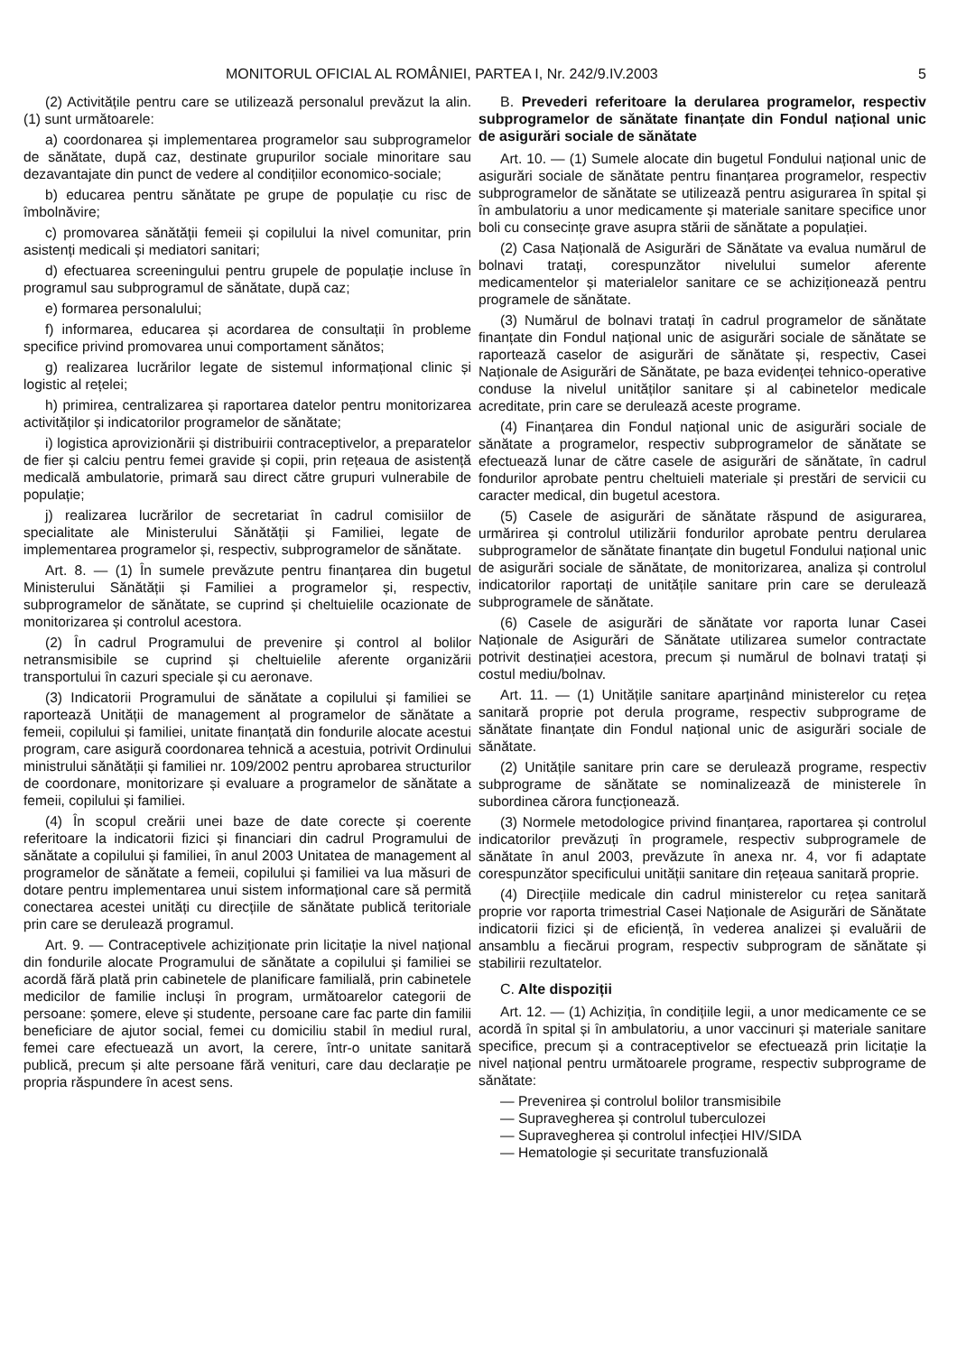MONITORUL OFICIAL AL ROMÂNIEI, PARTEA I, Nr. 242/9.IV.2003 5
(2) Activitățile pentru care se utilizează personalul prevăzut la alin. (1) sunt următoarele:
a) coordonarea și implementarea programelor sau subprogramelor de sănătate, după caz, destinate grupurilor sociale minoritare sau dezavantajate din punct de vedere al condițiilor economico-sociale;
b) educarea pentru sănătate pe grupe de populație cu risc de îmbolnăvire;
c) promovarea sănătății femeii și copilului la nivel comunitar, prin asistenți medicali și mediatori sanitari;
d) efectuarea screeningului pentru grupele de populație incluse în programul sau subprogramul de sănătate, după caz;
e) formarea personalului;
f) informarea, educarea și acordarea de consultații în probleme specifice privind promovarea unui comportament sănătos;
g) realizarea lucrărilor legate de sistemul informațional clinic și logistic al rețelei;
h) primirea, centralizarea și raportarea datelor pentru monitorizarea activităților și indicatorilor programelor de sănătate;
i) logistica aprovizionării și distribuirii contraceptivelor, a preparatelor de fier și calciu pentru femei gravide și copii, prin rețeaua de asistență medicală ambulatorie, primară sau direct către grupuri vulnerabile de populație;
j) realizarea lucrărilor de secretariat în cadrul comisiilor de specialitate ale Ministerului Sănătății și Familiei, legate de implementarea programelor și, respectiv, subprogramelor de sănătate.
Art. 8. — (1) În sumele prevăzute pentru finanțarea din bugetul Ministerului Sănătății și Familiei a programelor și, respectiv, subprogramelor de sănătate, se cuprind și cheltuielile ocazionate de monitorizarea și controlul acestora.
(2) În cadrul Programului de prevenire și control al bolilor netransmisibile se cuprind și cheltuielile aferente organizării transportului în cazuri speciale și cu aeronave.
(3) Indicatorii Programului de sănătate a copilului și familiei se raportează Unității de management al programelor de sănătate a femeii, copilului și familiei, unitate finanțată din fondurile alocate acestui program, care asigură coordonarea tehnică a acestuia, potrivit Ordinului ministrului sănătății și familiei nr. 109/2002 pentru aprobarea structurilor de coordonare, monitorizare și evaluare a programelor de sănătate a femeii, copilului și familiei.
(4) În scopul creării unei baze de date corecte și coerente referitoare la indicatorii fizici și financiari din cadrul Programului de sănătate a copilului și familiei, în anul 2003 Unitatea de management al programelor de sănătate a femeii, copilului și familiei va lua măsuri de dotare pentru implementarea unui sistem informațional care să permită conectarea acestei unități cu direcțiile de sănătate publică teritoriale prin care se derulează programul.
Art. 9. — Contraceptivele achiziționate prin licitație la nivel național din fondurile alocate Programului de sănătate a copilului și familiei se acordă fără plată prin cabinetele de planificare familială, prin cabinetele medicilor de familie incluși în program, următoarelor categorii de persoane: șomere, eleve și studente, persoane care fac parte din familii beneficiare de ajutor social, femei cu domiciliu stabil în mediul rural, femei care efectuează un avort, la cerere, într-o unitate sanitară publică, precum și alte persoane fără venituri, care dau declarație pe propria răspundere în acest sens.
B. Prevederi referitoare la derularea programelor, respectiv subprogramelor de sănătate finanțate din Fondul național unic de asigurări sociale de sănătate
Art. 10. — (1) Sumele alocate din bugetul Fondului național unic de asigurări sociale de sănătate pentru finanțarea programelor, respectiv subprogramelor de sănătate se utilizează pentru asigurarea în spital și în ambulatoriu a unor medicamente și materiale sanitare specifice unor boli cu consecințe grave asupra stării de sănătate a populației.
(2) Casa Națională de Asigurări de Sănătate va evalua numărul de bolnavi tratați, corespunzător nivelului sumelor aferente medicamentelor și materialelor sanitare ce se achiziționează pentru programele de sănătate.
(3) Numărul de bolnavi tratați în cadrul programelor de sănătate finanțate din Fondul național unic de asigurări sociale de sănătate se raportează caselor de asigurări de sănătate și, respectiv, Casei Naționale de Asigurări de Sănătate, pe baza evidenței tehnico-operative conduse la nivelul unităților sanitare și al cabinetelor medicale acreditate, prin care se derulează aceste programe.
(4) Finanțarea din Fondul național unic de asigurări sociale de sănătate a programelor, respectiv subprogramelor de sănătate se efectuează lunar de către casele de asigurări de sănătate, în cadrul fondurilor aprobate pentru cheltuieli materiale și prestări de servicii cu caracter medical, din bugetul acestora.
(5) Casele de asigurări de sănătate răspund de asigurarea, urmărirea și controlul utilizării fondurilor aprobate pentru derularea subprogramelor de sănătate finanțate din bugetul Fondului național unic de asigurări sociale de sănătate, de monitorizarea, analiza și controlul indicatorilor raportați de unitățile sanitare prin care se derulează subprogramele de sănătate.
(6) Casele de asigurări de sănătate vor raporta lunar Casei Naționale de Asigurări de Sănătate utilizarea sumelor contractate potrivit destinației acestora, precum și numărul de bolnavi tratați și costul mediu/bolnav.
Art. 11. — (1) Unitățile sanitare aparținând ministerelor cu rețea sanitară proprie pot derula programe, respectiv subprograme de sănătate finanțate din Fondul național unic de asigurări sociale de sănătate.
(2) Unitățile sanitare prin care se derulează programe, respectiv subprograme de sănătate se nominalizează de ministerele în subordinea cărora funcționează.
(3) Normele metodologice privind finanțarea, raportarea și controlul indicatorilor prevăzuți în programele, respectiv subprogramele de sănătate în anul 2003, prevăzute în anexa nr. 4, vor fi adaptate corespunzător specificului unității sanitare din rețeaua sanitară proprie.
(4) Direcțiile medicale din cadrul ministerelor cu rețea sanitară proprie vor raporta trimestrial Casei Naționale de Asigurări de Sănătate indicatorii fizici și de eficiență, în vederea analizei și evaluării de ansamblu a fiecărui program, respectiv subprogram de sănătate și stabilirii rezultatelor.
C. Alte dispoziții
Art. 12. — (1) Achiziția, în condițiile legii, a unor medicamente ce se acordă în spital și în ambulatoriu, a unor vaccinuri și materiale sanitare specifice, precum și a contraceptivelor se efectuează prin licitație la nivel național pentru următoarele programe, respectiv subprograme de sănătate:
— Prevenirea și controlul bolilor transmisibile
— Supravegherea și controlul tuberculozei
— Supravegherea și controlul infecției HIV/SIDA
— Hematologie și securitate transfuzională